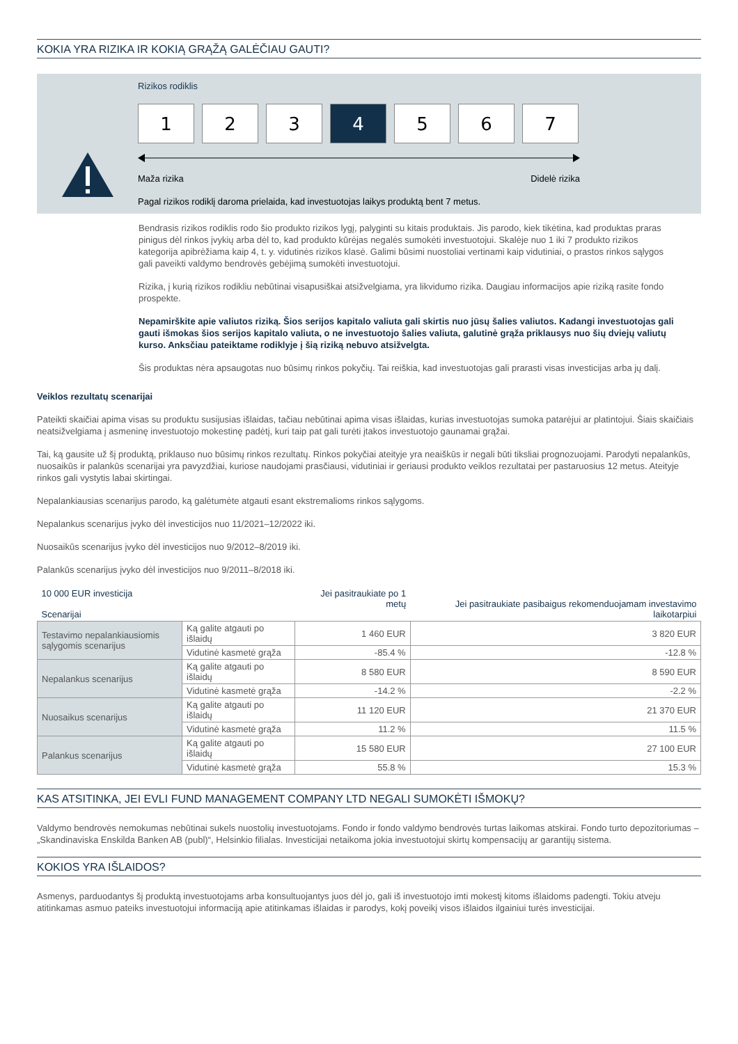KOKIA YRA RIZIKA IR KOKIĄ GRĄŽĄ GALĖČIAU GAUTI?
Rizikos rodiklis
1 2 3 4 5 6 7
Maža rizika Didelė rizika
Pagal rizikos rodiklį daroma prielaida, kad investuotojas laikys produktą bent 7 metus.
Bendrasis rizikos rodiklis rodo šio produkto rizikos lygį, palyginti su kitais produktais. Jis parodo, kiek tikėtina, kad produktas praras pinigus dėl rinkos įvykių arba dėl to, kad produkto kūrėjas negalės sumokėti investuotojui. Skalėje nuo 1 iki 7 produkto rizikos kategorija apibrėžiama kaip 4, t. y. vidutinės rizikos klasė. Galimi būsimi nuostoliai vertinami kaip vidutiniai, o prastos rinkos sąlygos gali paveikti valdymo bendrovės gebėjimą sumokėti investuotojui.
Rizika, į kurią rizikos rodikliu nebūtinai visapusiškai atsižvelgiama, yra likvidumo rizika. Daugiau informacijos apie riziką rasite fondo prospekte.
Nepamirškite apie valiutos riziką. Šios serijos kapitalo valiuta gali skirtis nuo jūsų šalies valiutos. Kadangi investuotojas gali gauti išmokas šios serijos kapitalo valiuta, o ne investuotojo šalies valiuta, galutinė grąža priklausys nuo šių dviejų valiutų kurso. Anksčiau pateiktame rodiklyje į šią riziką nebuvo atsižvelgta.
Šis produktas nėra apsaugotas nuo būsimų rinkos pokyčių. Tai reiškia, kad investuotojas gali prarasti visas investicijas arba jų dalį.
Veiklos rezultatų scenarijai
Pateikti skaičiai apima visas su produktu susijusias išlaidas, tačiau nebūtinai apima visas išlaidas, kurias investuotojas sumoka patarėjui ar platintojui. Šiais skaičiais neatsižvelgiama į asmeninę investuotojo mokestinę padėtį, kuri taip pat gali turėti įtakos investuotojo gaunamai grąžai.
Tai, ką gausite už šį produktą, priklauso nuo būsimų rinkos rezultatų. Rinkos pokyčiai ateityje yra neaiškūs ir negali būti tiksliai prognozuojami. Parodyti nepalankūs, nuosaikūs ir palankūs scenarijai yra pavyzdžiai, kuriose naudojami prasčiausi, vidutiniai ir geriausi produkto veiklos rezultatai per pastaruosius 12 metus. Ateityje rinkos gali vystytis labai skirtingai.
Nepalankiausias scenarijus parodo, ką galėtumėte atgauti esant ekstremalioms rinkos sąlygoms.
Nepalankus scenarijus įvyko dėl investicijos nuo 11/2021–12/2022 iki.
Nuosaikūs scenarijus įvyko dėl investicijos nuo 9/2012–8/2019 iki.
Palankūs scenarijus įvyko dėl investicijos nuo 9/2011–8/2018 iki.
| 10 000 EUR investicija Scenarijai | | Jei pasitraukiate po 1 metų | Jei pasitraukiate pasibaigus rekomenduojamam investavimo laikotarpiui |
| --- | --- | --- | --- |
| Testavimo nepalankiausiomis sąlygomis scenarijus | Ką galite atgauti po išlaidų | 1 460 EUR | 3 820 EUR |
| | Vidutinė kasmetė grąža | -85.4 % | -12.8 % |
| Nepalankus scenarijus | Ką galite atgauti po išlaidų | 8 580 EUR | 8 590 EUR |
| | Vidutinė kasmetė grąža | -14.2 % | -2.2 % |
| Nuosaikus scenarijus | Ką galite atgauti po išlaidų | 11 120 EUR | 21 370 EUR |
| | Vidutinė kasmetė grąža | 11.2 % | 11.5 % |
| Palankus scenarijus | Ką galite atgauti po išlaidų | 15 580 EUR | 27 100 EUR |
| | Vidutinė kasmetė grąža | 55.8 % | 15.3 % |
KAS ATSITINKA, JEI EVLI FUND MANAGEMENT COMPANY LTD NEGALI SUMOKĖTI IŠMOKŲ?
Valdymo bendrovės nemokumas nebūtinai sukels nuostolių investuotojams. Fondo ir fondo valdymo bendrovės turtas laikomas atskirai. Fondo turto depozitoriumas – „Skandinaviska Enskilda Banken AB (publ)“, Helsinkio filialas. Investicijai netaikoma jokia investuotojui skirtų kompensacijų ar garantijų sistema.
KOKIOS YRA IŠLAIDOS?
Asmenys, parduodantys šį produktą investuotojams arba konsultuojantys juos dėl jo, gali iš investuotojo imti mokestį kitoms išlaidoms padengti. Tokiu atveju atitinkamas asmuo pateiks investuotojui informaciją apie atitinkamas išlaidas ir parodys, kokį poveikį visos išlaidos ilgainiui turės investicijai.